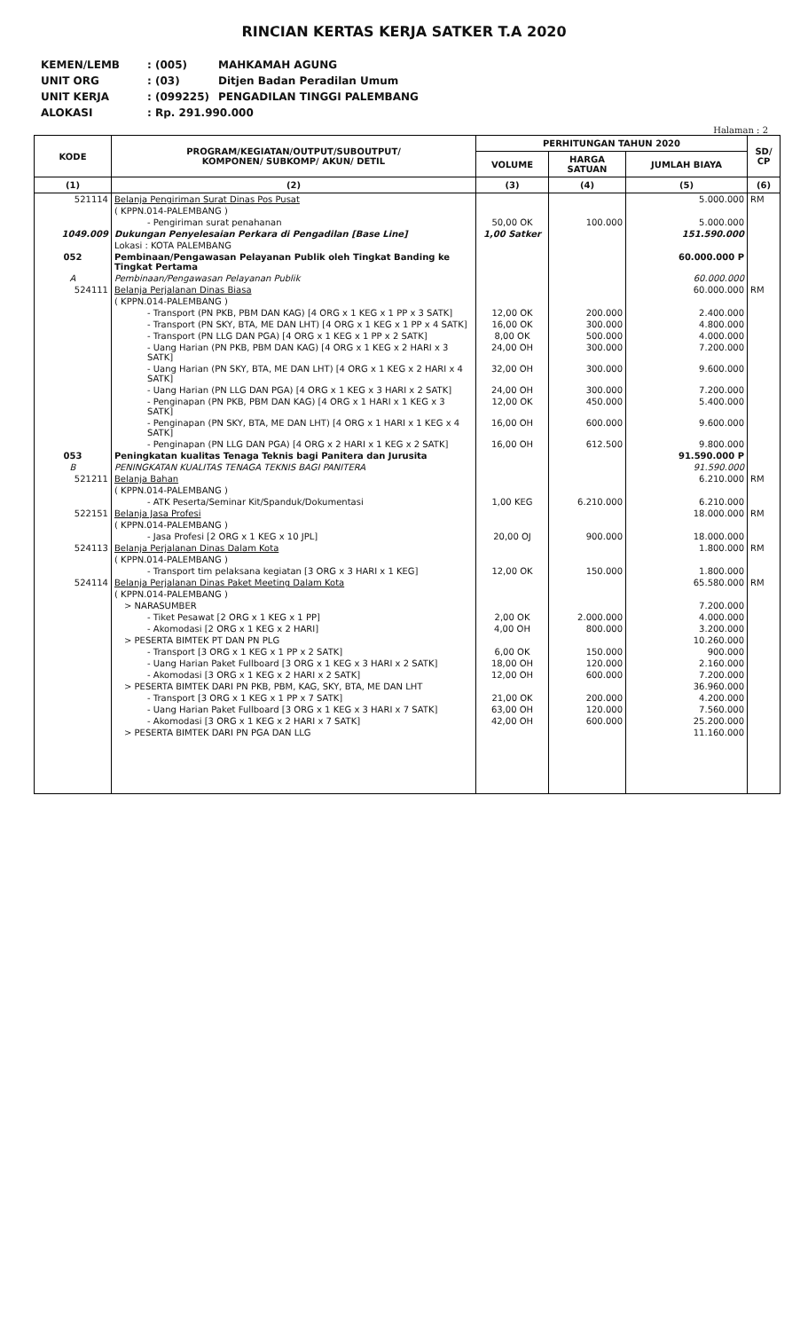RINCIAN KERTAS KERJA SATKER T.A 2020
| KEMEN/LEMB | : (005) | MAHKAMAH AGUNG |
| UNIT ORG | : (03) | Ditjen Badan Peradilan Umum |
| UNIT KERJA | : (099225) | PENGADILAN TINGGI PALEMBANG |
| ALOKASI | : Rp. 291.990.000 | |
Halaman : 2
| KODE | PROGRAM/KEGIATAN/OUTPUT/SUBOUTPUT/ KOMPONEN/ SUBKOMP/ AKUN/ DETIL | PERHITUNGAN TAHUN 2020 | | | SD/ CP |
| --- | --- | --- | --- | --- | --- |
| | | VOLUME | HARGA SATUAN | JUMLAH BIAYA | |
| (1) | (2) | (3) | (4) | (5) | (6) |
| 521114 | Belanja Pengiriman Surat Dinas Pos Pusat | | | 5.000.000 | RM |
| | ( KPPN.014-PALEMBANG ) | | | | |
| | - Pengiriman surat penahanan | 50,00 OK | 100.000 | 5.000.000 | |
| 1049.009 | Dukungan Penyelesaian Perkara di Pengadilan [Base Line] | 1,00 Satker | | 151.590.000 | |
| | Lokasi : KOTA PALEMBANG | | | | |
| 052 | Pembinaan/Pengawasan Pelayanan Publik oleh Tingkat Banding ke Tingkat Pertama | | | 60.000.000 P | |
| A | Pembinaan/Pengawasan Pelayanan Publik | | | 60.000.000 | |
| 524111 | Belanja Perjalanan Dinas Biasa | | | 60.000.000 | RM |
| | ( KPPN.014-PALEMBANG ) | | | | |
| | - Transport (PN PKB, PBM DAN KAG) [4 ORG x 1 KEG x 1 PP x 3 SATK] | 12,00 OK | 200.000 | 2.400.000 | |
| | - Transport (PN SKY, BTA, ME DAN LHT) [4 ORG x 1 KEG x 1 PP x 4 SATK] | 16,00 OK | 300.000 | 4.800.000 | |
| | - Transport (PN LLG DAN PGA) [4 ORG x 1 KEG x 1 PP x 2 SATK] | 8,00 OK | 500.000 | 4.000.000 | |
| | - Uang Harian (PN PKB, PBM DAN KAG) [4 ORG x 1 KEG x 2 HARI x 3 SATK] | 24,00 OH | 300.000 | 7.200.000 | |
| | - Uang Harian (PN SKY, BTA, ME DAN LHT) [4 ORG x 1 KEG x 2 HARI x 4 SATK] | 32,00 OH | 300.000 | 9.600.000 | |
| | - Uang Harian (PN LLG DAN PGA) [4 ORG x 1 KEG x 3 HARI x 2 SATK] | 24,00 OH | 300.000 | 7.200.000 | |
| | - Penginapan (PN PKB, PBM DAN KAG) [4 ORG x 1 HARI x 1 KEG x 3 SATK] | 12,00 OK | 450.000 | 5.400.000 | |
| | - Penginapan (PN SKY, BTA, ME DAN LHT) [4 ORG x 1 HARI x 1 KEG x 4 SATK] | 16,00 OH | 600.000 | 9.600.000 | |
| | - Penginapan (PN LLG DAN PGA) [4 ORG x 2 HARI x 1 KEG x 2 SATK] | 16,00 OH | 612.500 | 9.800.000 | |
| 053 | Peningkatan kualitas Tenaga Teknis bagi Panitera dan Jurusita | | | 91.590.000 P | |
| B | PENINGKATAN KUALITAS TENAGA TEKNIS BAGI PANITERA | | | 91.590.000 | |
| 521211 | Belanja Bahan | | | 6.210.000 | RM |
| | ( KPPN.014-PALEMBANG ) | | | | |
| | - ATK Peserta/Seminar Kit/Spanduk/Dokumentasi | 1,00 KEG | 6.210.000 | 6.210.000 | |
| 522151 | Belanja Jasa Profesi | | | 18.000.000 | RM |
| | ( KPPN.014-PALEMBANG ) | | | | |
| | - Jasa Profesi [2 ORG x 1 KEG x 10 JPL] | 20,00 OJ | 900.000 | 18.000.000 | |
| 524113 | Belanja Perjalanan Dinas Dalam Kota | | | 1.800.000 | RM |
| | ( KPPN.014-PALEMBANG ) | | | | |
| | - Transport tim pelaksana kegiatan [3 ORG x 3 HARI x 1 KEG] | 12,00 OK | 150.000 | 1.800.000 | |
| 524114 | Belanja Perjalanan Dinas Paket Meeting Dalam Kota | | | 65.580.000 | RM |
| | ( KPPN.014-PALEMBANG ) | | | | |
| | > NARASUMBER | | | 7.200.000 | |
| | - Tiket Pesawat [2 ORG x 1 KEG x 1 PP] | 2,00 OK | 2.000.000 | 4.000.000 | |
| | - Akomodasi [2 ORG x 1 KEG x 2 HARI] | 4,00 OH | 800.000 | 3.200.000 | |
| | > PESERTA BIMTEK PT DAN PN PLG | | | 10.260.000 | |
| | - Transport [3 ORG x 1 KEG x 1 PP x 2 SATK] | 6,00 OK | 150.000 | 900.000 | |
| | - Uang Harian Paket Fullboard [3 ORG x 1 KEG x 3 HARI x 2 SATK] | 18,00 OH | 120.000 | 2.160.000 | |
| | - Akomodasi [3 ORG x 1 KEG x 2 HARI x 2 SATK] | 12,00 OH | 600.000 | 7.200.000 | |
| | > PESERTA BIMTEK DARI PN PKB, PBM, KAG, SKY, BTA, ME DAN LHT | | | 36.960.000 | |
| | - Transport [3 ORG x 1 KEG x 1 PP x 7 SATK] | 21,00 OK | 200.000 | 4.200.000 | |
| | - Uang Harian Paket Fullboard [3 ORG x 1 KEG x 3 HARI x 7 SATK] | 63,00 OH | 120.000 | 7.560.000 | |
| | - Akomodasi [3 ORG x 1 KEG x 2 HARI x 7 SATK] | 42,00 OH | 600.000 | 25.200.000 | |
| | > PESERTA BIMTEK DARI PN PGA DAN LLG | | | 11.160.000 | |